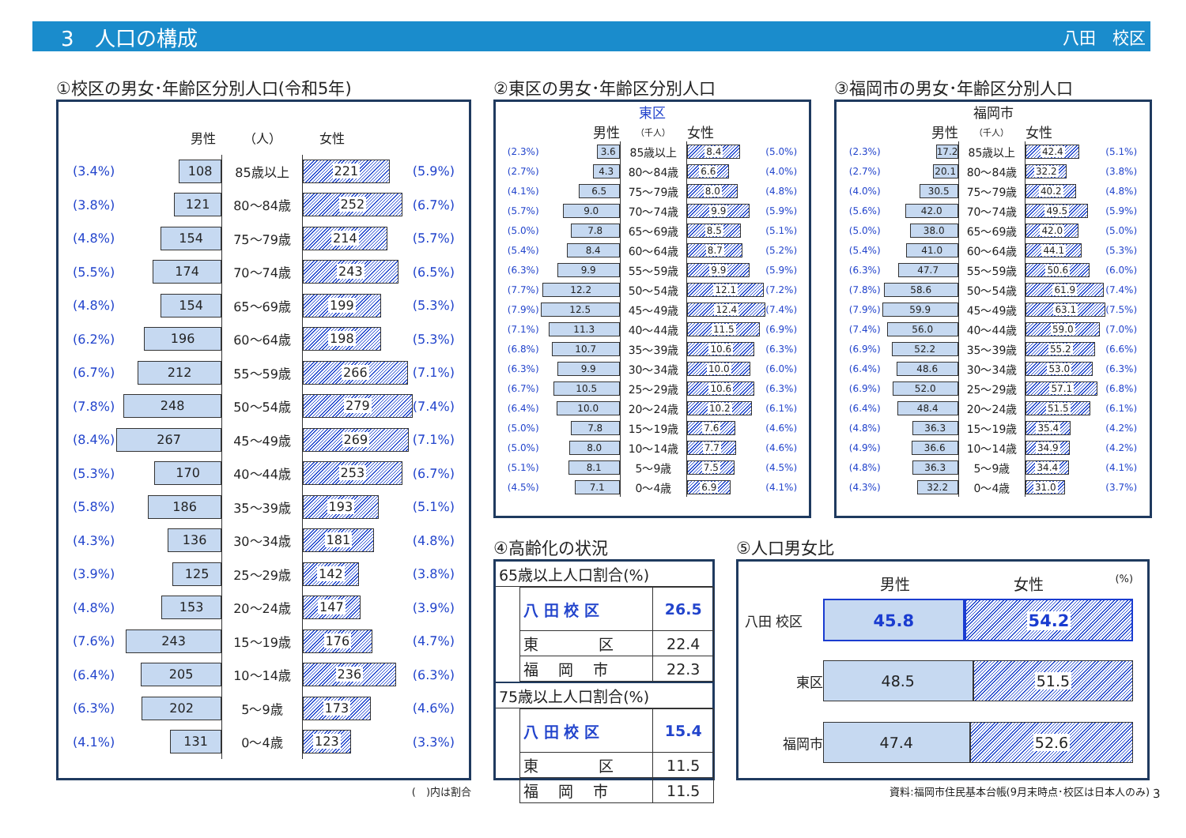3　人口の構成 八田　校区
①校区の男女･年齢区分別人口(令和5年)
| | 男性 | （人） | 女性 | |
| (3.4%) | 108 | 85歳以上 | 221 | (5.9%) |
| (3.8%) | 121 | 80～84歳 | 252 | (6.7%) |
| (4.8%) | 154 | 75～79歳 | 214 | (5.7%) |
| (5.5%) | 174 | 70～74歳 | 243 | (6.5%) |
| (4.8%) | 154 | 65～69歳 | 199 | (5.3%) |
| (6.2%) | 196 | 60～64歳 | 198 | (5.3%) |
| (6.7%) | 212 | 55～59歳 | 266 | (7.1%) |
| (7.8%) | 248 | 50～54歳 | 279 | (7.4%) |
| (8.4%) | 267 | 45～49歳 | 269 | (7.1%) |
| (5.3%) | 170 | 40～44歳 | 253 | (6.7%) |
| (5.8%) | 186 | 35～39歳 | 193 | (5.1%) |
| (4.3%) | 136 | 30～34歳 | 181 | (4.8%) |
| (3.9%) | 125 | 25～29歳 | 142 | (3.8%) |
| (4.8%) | 153 | 20～24歳 | 147 | (3.9%) |
| (7.6%) | 243 | 15～19歳 | 176 | (4.7%) |
| (6.4%) | 205 | 10～14歳 | 236 | (6.3%) |
| (6.3%) | 202 | 5～9歳 | 173 | (4.6%) |
| (4.1%) | 131 | 0～4歳 | 123 | (3.3%) |
(　)内は割合
②東区の男女･年齢区分別人口
東区
| | 男性 | （千人） | 女性 | |
| (2.3%) | 3.6 | 85歳以上 | 8.4 | (5.0%) |
| (2.7%) | 4.3 | 80～84歳 | 6.6 | (4.0%) |
| (4.1%) | 6.5 | 75～79歳 | 8.0 | (4.8%) |
| (5.7%) | 9.0 | 70～74歳 | 9.9 | (5.9%) |
| (5.0%) | 7.8 | 65～69歳 | 8.5 | (5.1%) |
| (5.4%) | 8.4 | 60～64歳 | 8.7 | (5.2%) |
| (6.3%) | 9.9 | 55～59歳 | 9.9 | (5.9%) |
| (7.7%) | 12.2 | 50～54歳 | 12.1 | (7.2%) |
| (7.9%) | 12.5 | 45～49歳 | 12.4 | (7.4%) |
| (7.1%) | 11.3 | 40～44歳 | 11.5 | (6.9%) |
| (6.8%) | 10.7 | 35～39歳 | 10.6 | (6.3%) |
| (6.3%) | 9.9 | 30～34歳 | 10.0 | (6.0%) |
| (6.7%) | 10.5 | 25～29歳 | 10.6 | (6.3%) |
| (6.4%) | 10.0 | 20～24歳 | 10.2 | (6.1%) |
| (5.0%) | 7.8 | 15～19歳 | 7.6 | (4.6%) |
| (5.0%) | 8.0 | 10～14歳 | 7.7 | (4.6%) |
| (5.1%) | 8.1 | 5～9歳 | 7.5 | (4.5%) |
| (4.5%) | 7.1 | 0～4歳 | 6.9 | (4.1%) |
③福岡市の男女･年齢区分別人口
福岡市
| | 男性 | （千人） | 女性 | |
| (2.3%) | 17.2 | 85歳以上 | 42.4 | (5.1%) |
| (2.7%) | 20.1 | 80～84歳 | 32.2 | (3.8%) |
| (4.0%) | 30.5 | 75～79歳 | 40.2 | (4.8%) |
| (5.6%) | 42.0 | 70～74歳 | 49.5 | (5.9%) |
| (5.0%) | 38.0 | 65～69歳 | 42.0 | (5.0%) |
| (5.4%) | 41.0 | 60～64歳 | 44.1 | (5.3%) |
| (6.3%) | 47.7 | 55～59歳 | 50.6 | (6.0%) |
| (7.8%) | 58.6 | 50～54歳 | 61.9 | (7.4%) |
| (7.9%) | 59.9 | 45～49歳 | 63.1 | (7.5%) |
| (7.4%) | 56.0 | 40～44歳 | 59.0 | (7.0%) |
| (6.9%) | 52.2 | 35～39歳 | 55.2 | (6.6%) |
| (6.4%) | 48.6 | 30～34歳 | 53.0 | (6.3%) |
| (6.9%) | 52.0 | 25～29歳 | 57.1 | (6.8%) |
| (6.4%) | 48.4 | 20～24歳 | 51.5 | (6.1%) |
| (4.8%) | 36.3 | 15～19歳 | 35.4 | (4.2%) |
| (4.9%) | 36.6 | 10～14歳 | 34.9 | (4.2%) |
| (4.8%) | 36.3 | 5～9歳 | 34.4 | (4.1%) |
| (4.3%) | 32.2 | 0～4歳 | 31.0 | (3.7%) |
④高齢化の状況
65歳以上人口割合(%)
| 八 田 校 区 | 26.5 |
| 東 区 | 22.4 |
| 福 岡 市 | 22.3 |
75歳以上人口割合(%)
| 八 田 校 区 | 15.4 |
| 東 区 | 11.5 |
| 福 岡 市 | 11.5 |
⑤人口男女比
男性 女性 (%)
八田 校区 45.8 54.2
東区 48.5 51.5
福岡市 47.4 52.6
資料:福岡市住民基本台帳(9月末時点･校区は日本人のみ)
3